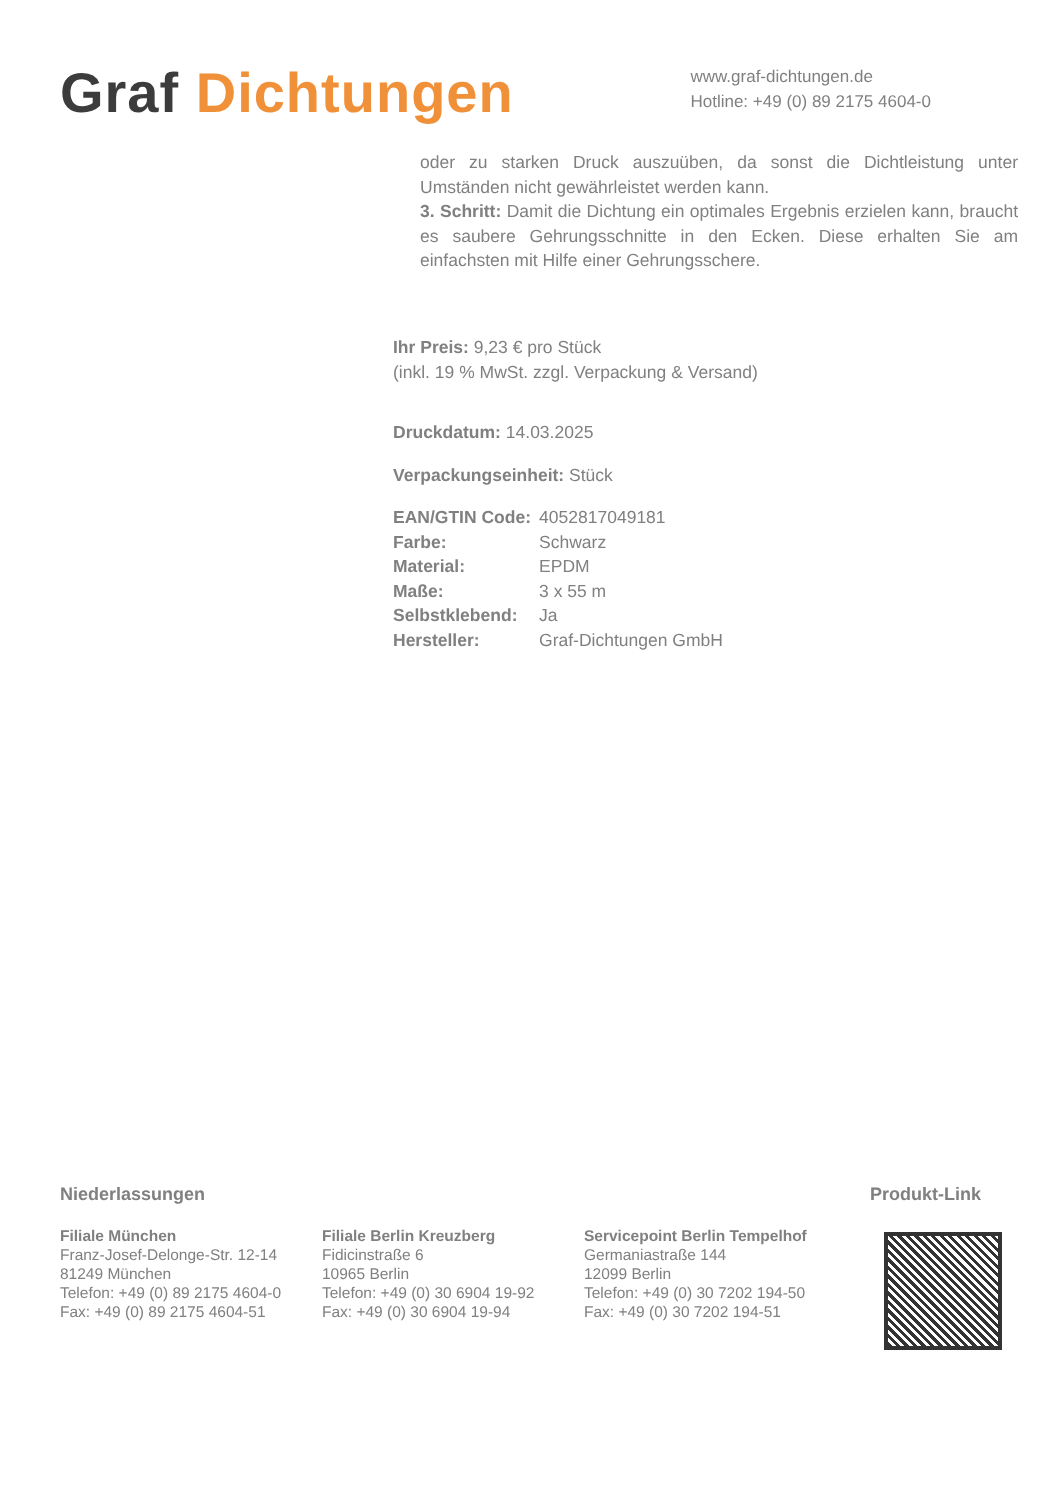Graf Dichtungen
www.graf-dichtungen.de
Hotline: +49 (0) 89 2175 4604-0
oder zu starken Druck auszuüben, da sonst die Dichtleistung unter Umständen nicht gewährleistet werden kann.
3. Schritt: Damit die Dichtung ein optimales Ergebnis erzielen kann, braucht es saubere Gehrungsschnitte in den Ecken. Diese erhalten Sie am einfachsten mit Hilfe einer Gehrungsschere.
Ihr Preis: 9,23 € pro Stück
(inkl. 19 % MwSt. zzgl. Verpackung & Versand)
Druckdatum: 14.03.2025
Verpackungseinheit: Stück
| EAN/GTIN Code: | 4052817049181 |
| Farbe: | Schwarz |
| Material: | EPDM |
| Maße: | 3 x 55 m |
| Selbstklebend: | Ja |
| Hersteller: | Graf-Dichtungen GmbH |
Niederlassungen
Filiale München
Franz-Josef-Delonge-Str. 12-14
81249 München
Telefon: +49 (0) 89 2175 4604-0
Fax: +49 (0) 89 2175 4604-51
Filiale Berlin Kreuzberg
Fidicinstraße 6
10965 Berlin
Telefon: +49 (0) 30 6904 19-92
Fax: +49 (0) 30 6904 19-94
Servicepoint Berlin Tempelhof
Germaniastraße 144
12099 Berlin
Telefon: +49 (0) 30 7202 194-50
Fax: +49 (0) 30 7202 194-51
Produkt-Link